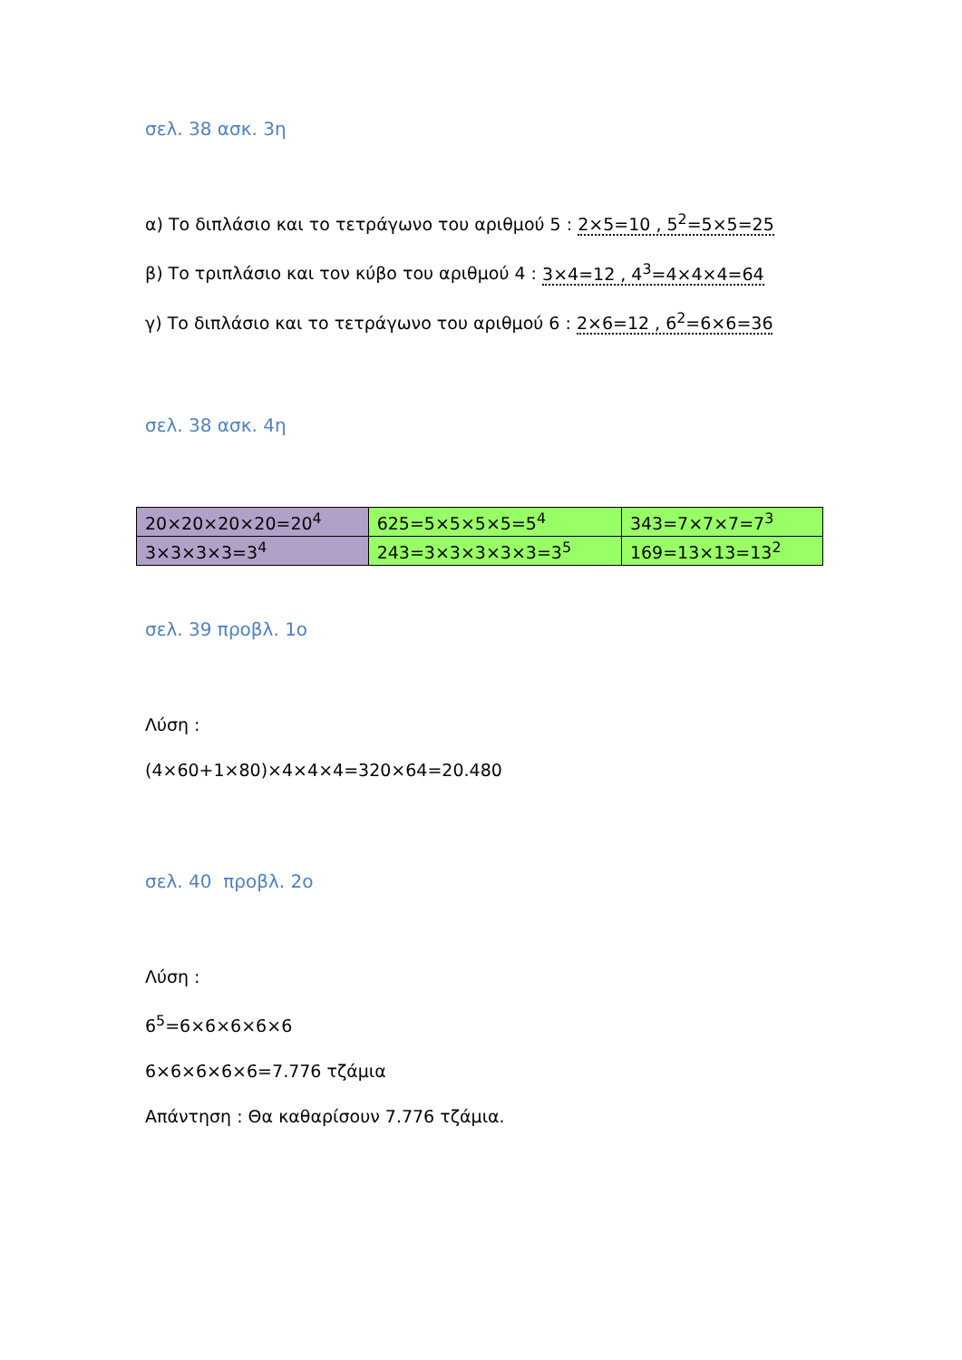σελ. 38 ασκ. 3η
α) Το διπλάσιο και το τετράγωνο του αριθμού 5 : 2×5=10 , 5<sup>2</sup>=5×5=25
β) Το τριπλάσιο και τον κύβο του αριθμού 4 : 3×4=12 , 4<sup>3</sup>=4×4×4=64
γ) Το διπλάσιο και το τετράγωνο του αριθμού 6 : 2×6=12 , 6<sup>2</sup>=6×6=36
σελ. 38 ασκ. 4η
| 20×20×20×20=20<sup>4</sup> | 625=5×5×5×5=5<sup>4</sup> | 343=7×7×7=7<sup>3</sup> |
| 3×3×3×3=3<sup>4</sup> | 243=3×3×3×3×3=3<sup>5</sup> | 169=13×13=13<sup>2</sup> |
σελ. 39 προβλ. 1ο
Λύση :
(4×60+1×80)×4×4×4=320×64=20.480
σελ. 40 προβλ. 2ο
Λύση :
6<sup>5</sup>=6×6×6×6×6
6×6×6×6×6=7.776 τζάμια
Απάντηση : Θα καθαρίσουν 7.776 τζάμια.